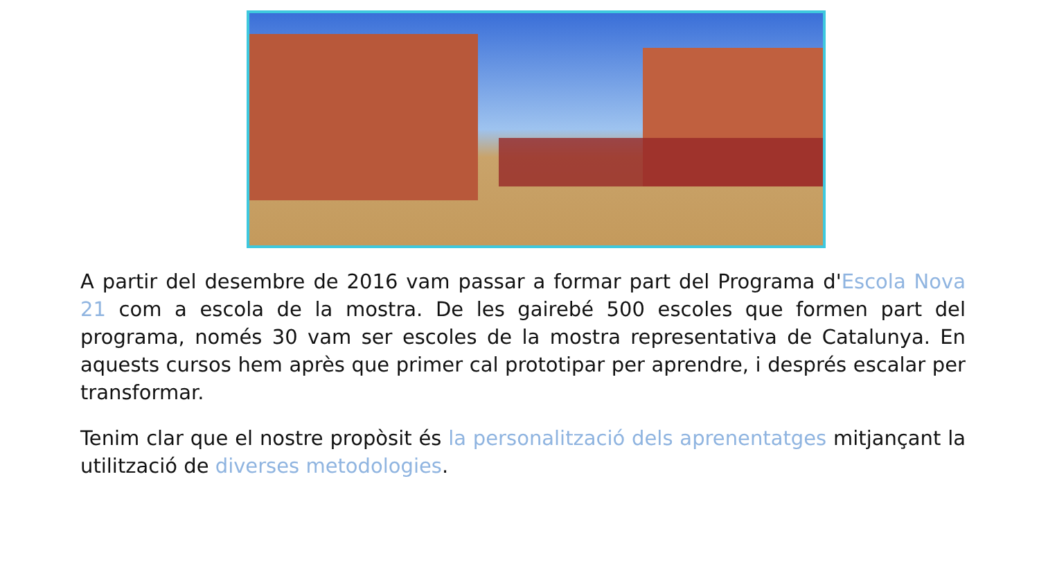A partir del desembre de 2016 vam passar a formar part del Programa d'Escola Nova 21 com a escola de la mostra. De les gairebé 500 escoles que formen part del programa, només 30 vam ser escoles de la mostra representativa de Catalunya. En aquests cursos hem après que primer cal prototipar per aprendre, i després escalar per transformar.
Tenim clar que el nostre propòsit és la personalització dels aprenentatges mitjançant la utilització de diverses metodologies.